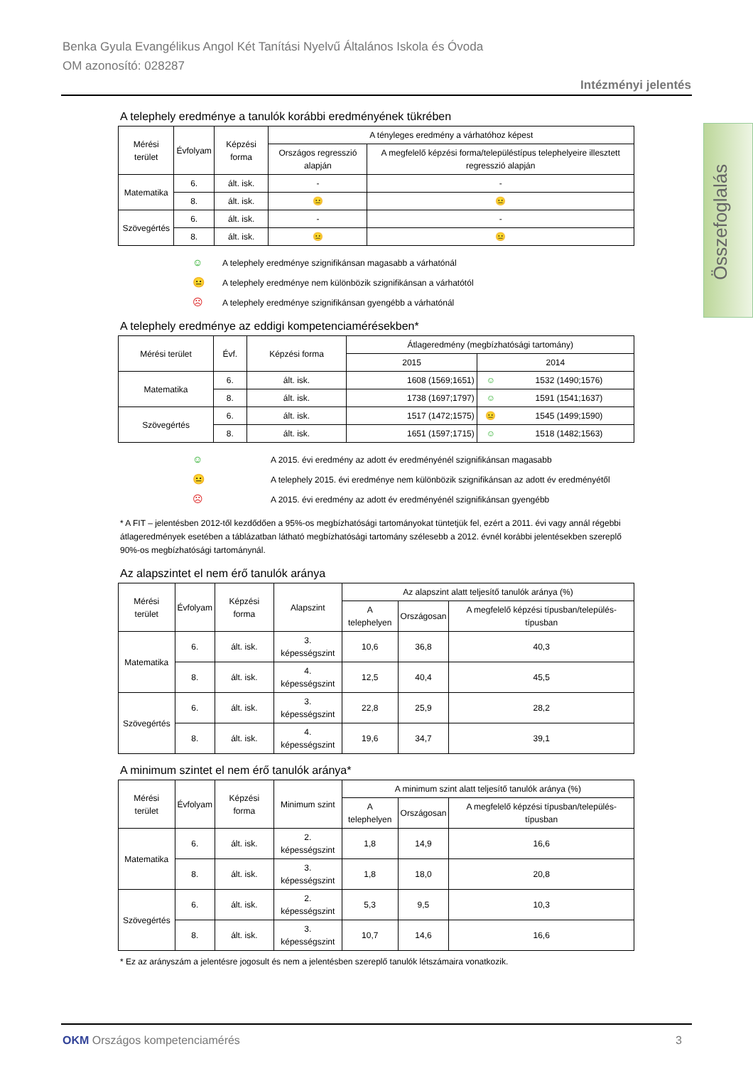Benka Gyula Evangélikus Angol Két Tanítási Nyelvű Általános Iskola és Óvoda
OM azonosító: 028287
Intézményi jelentés
Összefoglalás
A telephely eredménye a tanulók korábbi eredményének tükrében
| Mérési terület | Évfolyam | Képzési forma | A tényleges eredmény a várhatóhoz képest | |
| --- | --- | --- | --- | --- |
| | | | Országos regresszió alapján | A megfelelő képzési forma/településtípus telephelyeire illesztett regresszió alapján |
| Matematika | 6. | ált. isk. | - | - |
| | 8. | ált. isk. | 😐 | 😐 |
| Szövegértés | 6. | ált. isk. | - | - |
| | 8. | ált. isk. | 😐 | 😐 |
☺ A telephely eredménye szignifikánsan magasabb a várhatónál
😐 A telephely eredménye nem különbözik szignifikánsan a várhatótól
☹ A telephely eredménye szignifikánsan gyengébb a várhatónál
A telephely eredménye az eddigi kompetenciamérésekben*
| Mérési terület | Évf. | Képzési forma | Átlageredmény (megbízhatósági tartomány) | | |
| --- | --- | --- | --- | --- | --- |
| | | | 2015 | 2014 | |
| Matematika | 6. | ált. isk. | 1608 (1569;1651) | ☺ | 1532 (1490;1576) |
| | 8. | ált. isk. | 1738 (1697;1797) | ☺ | 1591 (1541;1637) |
| Szövegértés | 6. | ált. isk. | 1517 (1472;1575) | 😐 | 1545 (1499;1590) |
| | 8. | ált. isk. | 1651 (1597;1715) | ☺ | 1518 (1482;1563) |
☺ A 2015. évi eredmény az adott év eredményénél szignifikánsan magasabb
😐 A telephely 2015. évi eredménye nem különbözik szignifikánsan az adott év eredményétől
☹ A 2015. évi eredmény az adott év eredményénél szignifikánsan gyengébb
* A FIT – jelentésben 2012-től kezdődően a 95%-os megbízhatósági tartományokat tüntetjük fel, ezért a 2011. évi vagy annál régebbi átlageredmények esetében a táblázatban látható megbízhatósági tartomány szélesebb a 2012. évnél korábbi jelentésekben szereplő 90%-os megbízhatósági tartománynál.
Az alapszintet el nem érő tanulók aránya
| Mérési terület | Évfolyam | Képzési forma | Alapszint | Az alapszint alatt teljesítő tanulók aránya (%) | | |
| --- | --- | --- | --- | --- | --- | --- |
| | | | | A telephelyen | Országosan | A megfelelő képzési típusban/település-típusban |
| Matematika | 6. | ált. isk. | 3. képességszint | 10,6 | 36,8 | 40,3 |
| | 8. | ált. isk. | 4. képességszint | 12,5 | 40,4 | 45,5 |
| Szövegértés | 6. | ált. isk. | 3. képességszint | 22,8 | 25,9 | 28,2 |
| | 8. | ált. isk. | 4. képességszint | 19,6 | 34,7 | 39,1 |
A minimum szintet el nem érő tanulók aránya*
| Mérési terület | Évfolyam | Képzési forma | Minimum szint | A minimum szint alatt teljesítő tanulók aránya (%) | | |
| --- | --- | --- | --- | --- | --- | --- |
| | | | | A telephelyen | Országosan | A megfelelő képzési típusban/település-típusban |
| Matematika | 6. | ált. isk. | 2. képességszint | 1,8 | 14,9 | 16,6 |
| | 8. | ált. isk. | 3. képességszint | 1,8 | 18,0 | 20,8 |
| Szövegértés | 6. | ált. isk. | 2. képességszint | 5,3 | 9,5 | 10,3 |
| | 8. | ált. isk. | 3. képességszint | 10,7 | 14,6 | 16,6 |
* Ez az arányszám a jelentésre jogosult és nem a jelentésben szereplő tanulók létszámaira vonatkozik.
OKM Országos kompetenciamérés 3